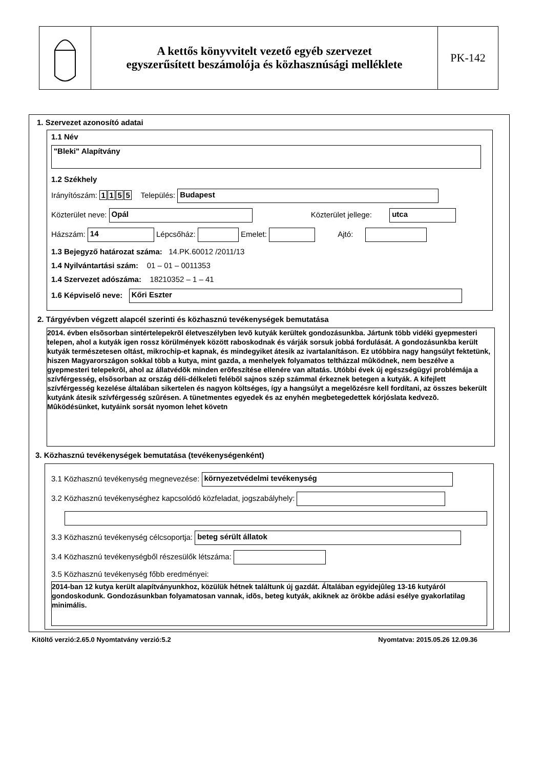A kettős könyvvitelt vezető egyéb szervezet
egyszerűsített beszámolója és közhasznúsági melléklete
PK-142
1. Szervezet azonosító adatai
1.1 Név
"Bleki" Alapítvány
1.2 Székhely
Irányítószám: 1155 Település: Budapest
Közterület neve: Opál Közterület jellege: utca
Házszám: 14 Lépcsőház: Emelet: Ajtó:
1.3 Bejegyző határozat száma: 14.PK.60012 /2011/13
1.4 Nyilvántartási szám: 01 – 01 – 0011353
1.4 Szervezet adószáma: 18210352 – 1 – 41
1.6 Képviselő neve: Kőri Eszter
2. Tárgyévben végzett alapcél szerinti és közhasznú tevékenységek bemutatása
2014. évben elsõsorban sintértelepekrõl életveszélyben levõ kutyák kerültek gondozásunkba. Jártunk több vidéki gyepmesteri telepen, ahol a kutyák igen rossz körülmények között raboskodnak és várják sorsuk jobbá fordulását. A gondozásunkba került kutyák természetesen oltást, mikrochip-et kapnak, és mindegyiket átesik az ivartalanításon. Ez utóbbira nagy hangsúlyt fektetünk, hiszen Magyarországon sokkal több a kutya, mint gazda, a menhelyek folyamatos teltházzal mûködnek, nem beszélve a gyepmesteri telepekrõl, ahol az állatvédõk minden erõfeszítése ellenére van altatás. Utóbbi évek új egészségügyi problémája a szívférgesség, elsõsorban az ország déli-délkeleti felébõl sajnos szép számmal érkeznek betegen a kutyák. A kifejlett szívférgesség kezelése általában sikertelen és nagyon költséges, így a hangsúlyt a megelõzésre kell fordítani, az összes bekerült kutyánk átesik szívférgesség szûrésen. A tünetmentes egyedek és az enyhén megbetegedettek kórjóslata kedvezõ.
Mûködésünket, kutyáink sorsát nyomon lehet követn
3. Közhasznú tevékenységek bemutatása (tevékenységenként)
3.1 Közhasznú tevékenység megnevezése: környezetvédelmi tevékenység
3.2 Közhasznú tevékenységhez kapcsolódó közfeladat, jogszabályhely:
3.3 Közhasznú tevékenység célcsoportja: beteg sérült állatok
3.4 Közhasznú tevékenységből részesülők létszáma:
3.5 Közhasznú tevékenység főbb eredményei:
2014-ban 12 kutya került alapítványunkhoz, közülük hétnek találtunk új gazdát. Általában egyidejûleg 13-16 kutyáról gondoskodunk. Gondozásunkban folyamatosan vannak, idõs, beteg kutyák, akiknek az örökbe adási esélye gyakorlatilag minimális.
Kitöltő verzió:2.65.0 Nyomtatvány verzió:5.2 Nyomtatva: 2015.05.26 12.09.36